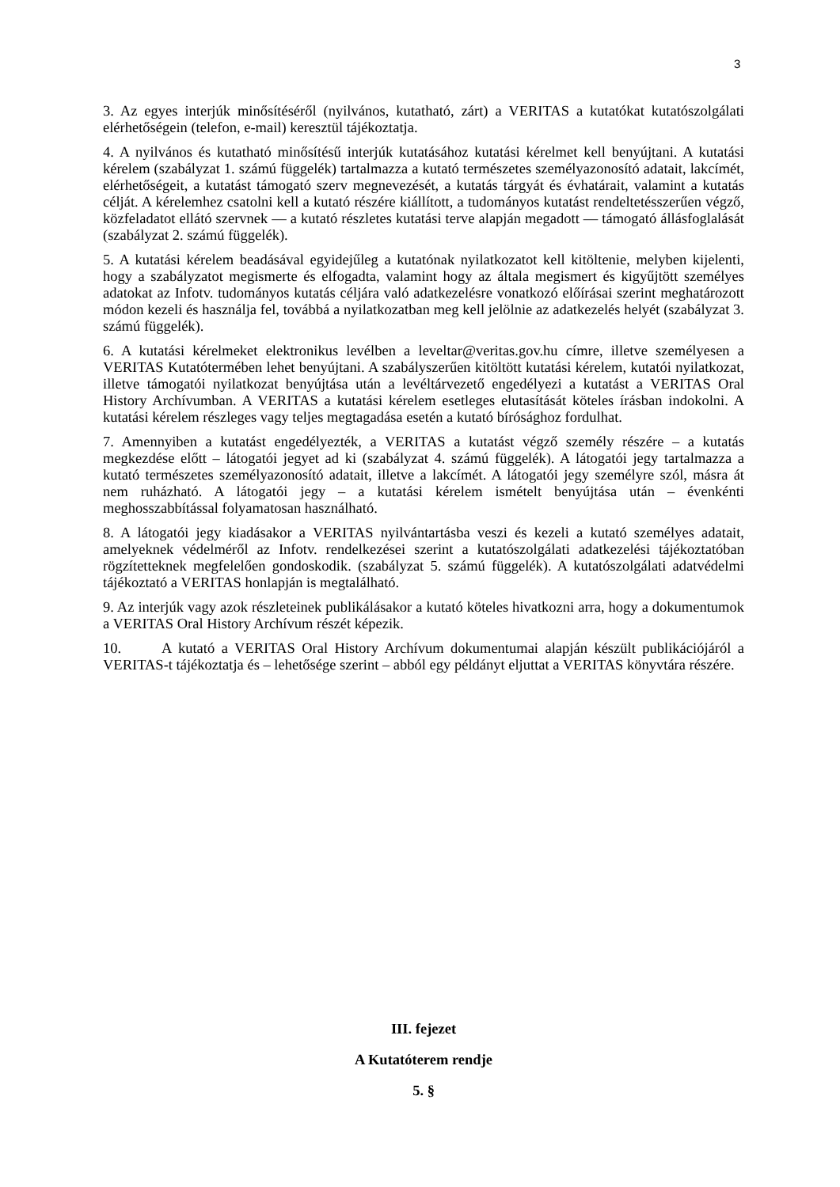3
3. Az egyes interjúk minősítéséről (nyilvános, kutatható, zárt) a VERITAS a kutatókat kutatószolgálati elérhetőségein (telefon, e-mail) keresztül tájékoztatja.
4. A nyilvános és kutatható minősítésű interjúk kutatásához kutatási kérelmet kell benyújtani. A kutatási kérelem (szabályzat 1. számú függelék) tartalmazza a kutató természetes személyazonosító adatait, lakcímét, elérhetőségeit, a kutatást támogató szerv megnevezését, a kutatás tárgyát és évhatárait, valamint a kutatás célját. A kérelemhez csatolni kell a kutató részére kiállított, a tudományos kutatást rendeltetésszerűen végző, közfeladatot ellátó szervnek — a kutató részletes kutatási terve alapján megadott — támogató állásfoglalását (szabályzat 2. számú függelék).
5. A kutatási kérelem beadásával egyidejűleg a kutatónak nyilatkozatot kell kitöltenie, melyben kijelenti, hogy a szabályzatot megismerte és elfogadta, valamint hogy az általa megismert és kigyűjtött személyes adatokat az Infotv. tudományos kutatás céljára való adatkezelésre vonatkozó előírásai szerint meghatározott módon kezeli és használja fel, továbbá a nyilatkozatban meg kell jelölnie az adatkezelés helyét (szabályzat 3. számú függelék).
6. A kutatási kérelmeket elektronikus levélben a leveltar@veritas.gov.hu címre, illetve személyesen a VERITAS Kutatótermében lehet benyújtani. A szabályszerűen kitöltött kutatási kérelem, kutatói nyilatkozat, illetve támogatói nyilatkozat benyújtása után a levéltárvezető engedélyezi a kutatást a VERITAS Oral History Archívumban. A VERITAS a kutatási kérelem esetleges elutasítását köteles írásban indokolni. A kutatási kérelem részleges vagy teljes megtagadása esetén a kutató bírósághoz fordulhat.
7. Amennyiben a kutatást engedélyezték, a VERITAS a kutatást végző személy részére – a kutatás megkezdése előtt – látogatói jegyet ad ki (szabályzat 4. számú függelék). A látogatói jegy tartalmazza a kutató természetes személyazonosító adatait, illetve a lakcímét. A látogatói jegy személyre szól, másra át nem ruházható. A látogatói jegy – a kutatási kérelem ismételt benyújtása után – évenkénti meghosszabbítással folyamatosan használható.
8. A látogatói jegy kiadásakor a VERITAS nyilvántartásba veszi és kezeli a kutató személyes adatait, amelyeknek védelméről az Infotv. rendelkezései szerint a kutatószolgálati adatkezelési tájékoztatóban rögzítetteknek megfelelően gondoskodik. (szabályzat 5. számú függelék). A kutatószolgálati adatvédelmi tájékoztató a VERITAS honlapján is megtalálható.
9. Az interjúk vagy azok részleteinek publikálásakor a kutató köteles hivatkozni arra, hogy a dokumentumok a VERITAS Oral History Archívum részét képezik.
10. A kutató a VERITAS Oral History Archívum dokumentumai alapján készült publikációjáról a VERITAS-t tájékoztatja és – lehetősége szerint – abból egy példányt eljuttat a VERITAS könyvtára részére.
III. fejezet
A Kutatóterem rendje
5. §